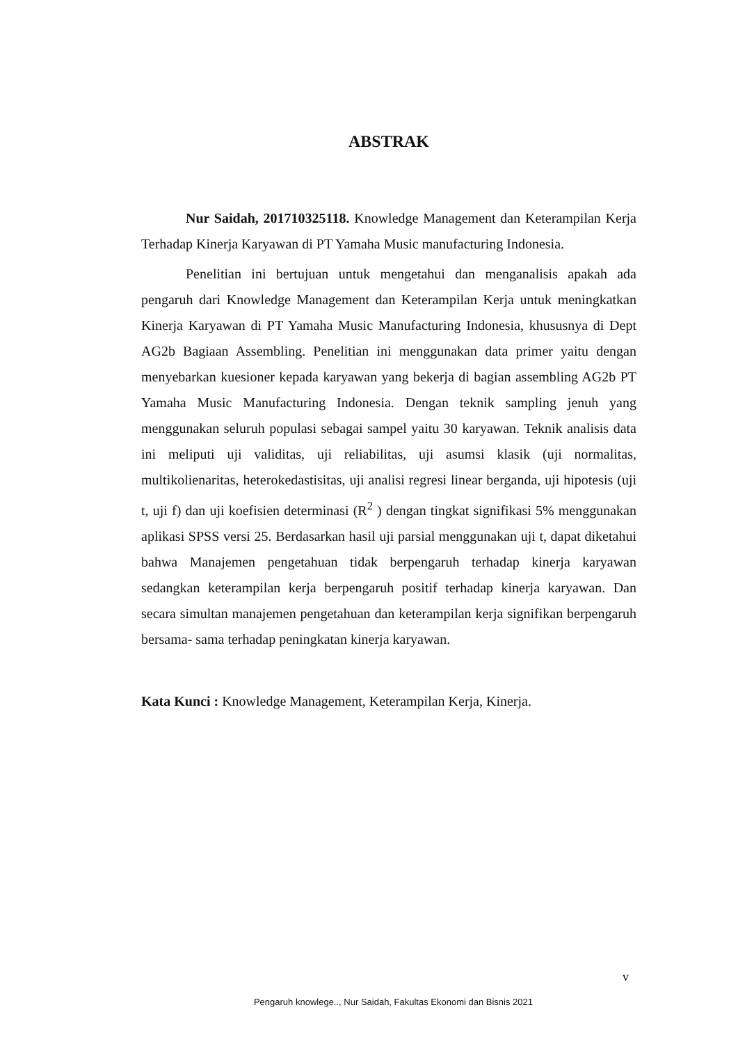ABSTRAK
Nur Saidah, 201710325118. Knowledge Management dan Keterampilan Kerja Terhadap Kinerja Karyawan di PT Yamaha Music manufacturing Indonesia.
Penelitian ini bertujuan untuk mengetahui dan menganalisis apakah ada pengaruh dari Knowledge Management dan Keterampilan Kerja untuk meningkatkan Kinerja Karyawan di PT Yamaha Music Manufacturing Indonesia, khususnya di Dept AG2b Bagiaan Assembling. Penelitian ini menggunakan data primer yaitu dengan menyebarkan kuesioner kepada karyawan yang bekerja di bagian assembling AG2b PT Yamaha Music Manufacturing Indonesia. Dengan teknik sampling jenuh yang menggunakan seluruh populasi sebagai sampel yaitu 30 karyawan. Teknik analisis data ini meliputi uji validitas, uji reliabilitas, uji asumsi klasik (uji normalitas, multikolienaritas, heterokedastisitas, uji analisi regresi linear berganda, uji hipotesis (uji t, uji f) dan uji koefisien determinasi (R<sup>2</sup> ) dengan tingkat signifikasi 5% menggunakan aplikasi SPSS versi 25. Berdasarkan hasil uji parsial menggunakan uji t, dapat diketahui bahwa Manajemen pengetahuan tidak berpengaruh terhadap kinerja karyawan sedangkan keterampilan kerja berpengaruh positif terhadap kinerja karyawan. Dan secara simultan manajemen pengetahuan dan keterampilan kerja signifikan berpengaruh bersama- sama terhadap peningkatan kinerja karyawan.
Kata Kunci : Knowledge Management, Keterampilan Kerja, Kinerja.
v
Pengaruh knowlege.., Nur Saidah, Fakultas Ekonomi dan Bisnis 2021